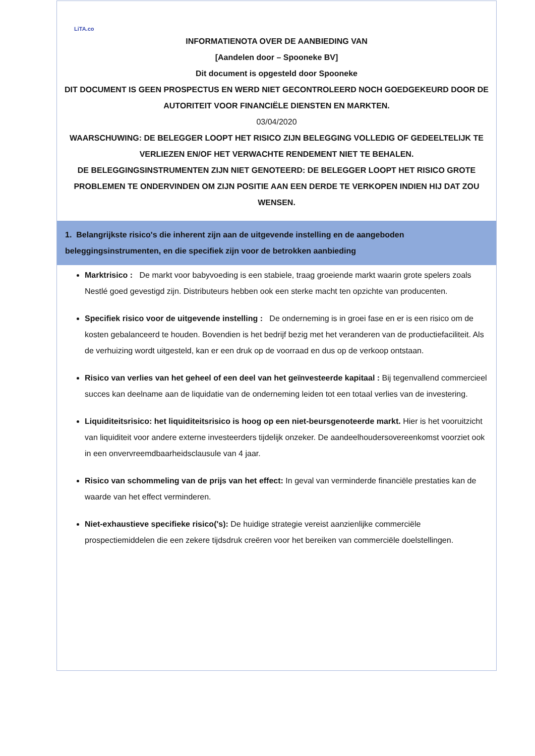LiTA.co
INFORMATIENOTA OVER DE AANBIEDING VAN
[Aandelen door – Spooneke BV]
Dit document is opgesteld door Spooneke
DIT DOCUMENT IS GEEN PROSPECTUS EN WERD NIET GECONTROLEERD NOCH GOEDGEKEURD DOOR DE AUTORITEIT VOOR FINANCIËLE DIENSTEN EN MARKTEN.
03/04/2020
WAARSCHUWING: DE BELEGGER LOOPT HET RISICO ZIJN BELEGGING VOLLEDIG OF GEDEELTELIJK TE VERLIEZEN EN/OF HET VERWACHTE RENDEMENT NIET TE BEHALEN.
DE BELEGGINGSINSTRUMENTEN ZIJN NIET GENOTEERD: DE BELEGGER LOOPT HET RISICO GROTE PROBLEMEN TE ONDERVINDEN OM ZIJN POSITIE AAN EEN DERDE TE VERKOPEN INDIEN HIJ DAT ZOU WENSEN.
1. Belangrijkste risico's die inherent zijn aan de uitgevende instelling en de aangeboden beleggingsinstrumenten, en die specifiek zijn voor de betrokken aanbieding
Marktrisico : De markt voor babyvoeding is een stabiele, traag groeiende markt waarin grote spelers zoals Nestlé goed gevestigd zijn. Distributeurs hebben ook een sterke macht ten opzichte van producenten.
Specifiek risico voor de uitgevende instelling : De onderneming is in groei fase en er is een risico om de kosten gebalanceerd te houden. Bovendien is het bedrijf bezig met het veranderen van de productiefaciliteit. Als de verhuizing wordt uitgesteld, kan er een druk op de voorraad en dus op de verkoop ontstaan.
Risico van verlies van het geheel of een deel van het geïnvesteerde kapitaal : Bij tegenvallend commercieel succes kan deelname aan de liquidatie van de onderneming leiden tot een totaal verlies van de investering.
Liquiditeitsrisico: het liquiditeitsrisico is hoog op een niet-beursgenoteerde markt. Hier is het vooruitzicht van liquiditeit voor andere externe investeerders tijdelijk onzeker. De aandeelhoudersovereenkomst voorziet ook in een onvervreemdbaarheidsclausule van 4 jaar.
Risico van schommeling van de prijs van het effect: In geval van verminderde financiële prestaties kan de waarde van het effect verminderen.
Niet-exhaustieve specifieke risico('s): De huidige strategie vereist aanzienlijke commerciële prospectiemiddelen die een zekere tijdsdruk creëren voor het bereiken van commerciële doelstellingen.